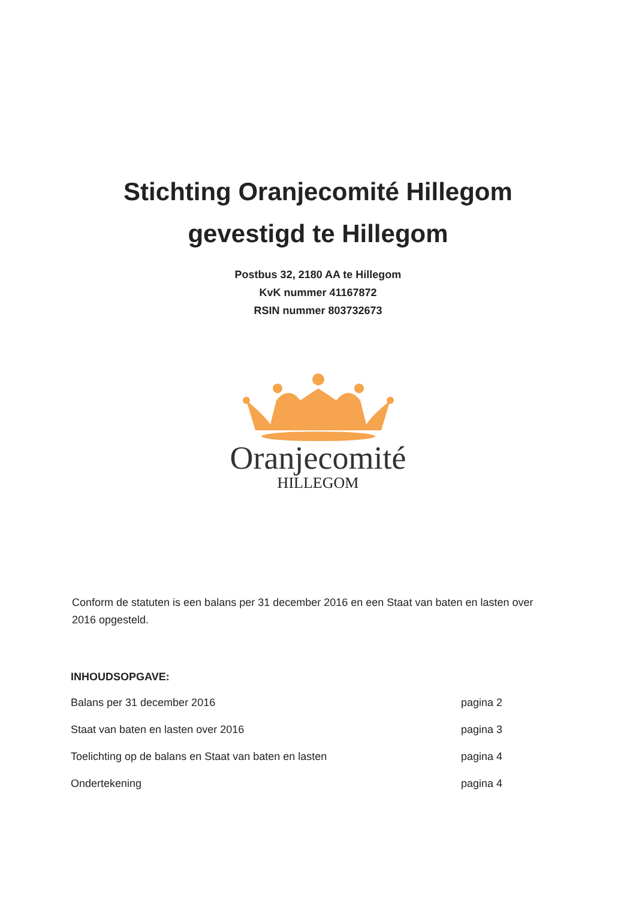Stichting Oranjecomité Hillegom
gevestigd te Hillegom
Postbus 32, 2180 AA te Hillegom
KvK nummer 41167872
RSIN nummer 803732673
Oranjecomité
HILLEGOM
Conform de statuten is een balans per 31 december 2016 en een Staat van baten en lasten over 2016 opgesteld.
INHOUDSOPGAVE:
Balans per 31 december 2016 pagina 2
Staat van baten en lasten over 2016 pagina 3
Toelichting op de balans en Staat van baten en lasten pagina 4
Ondertekening pagina 4